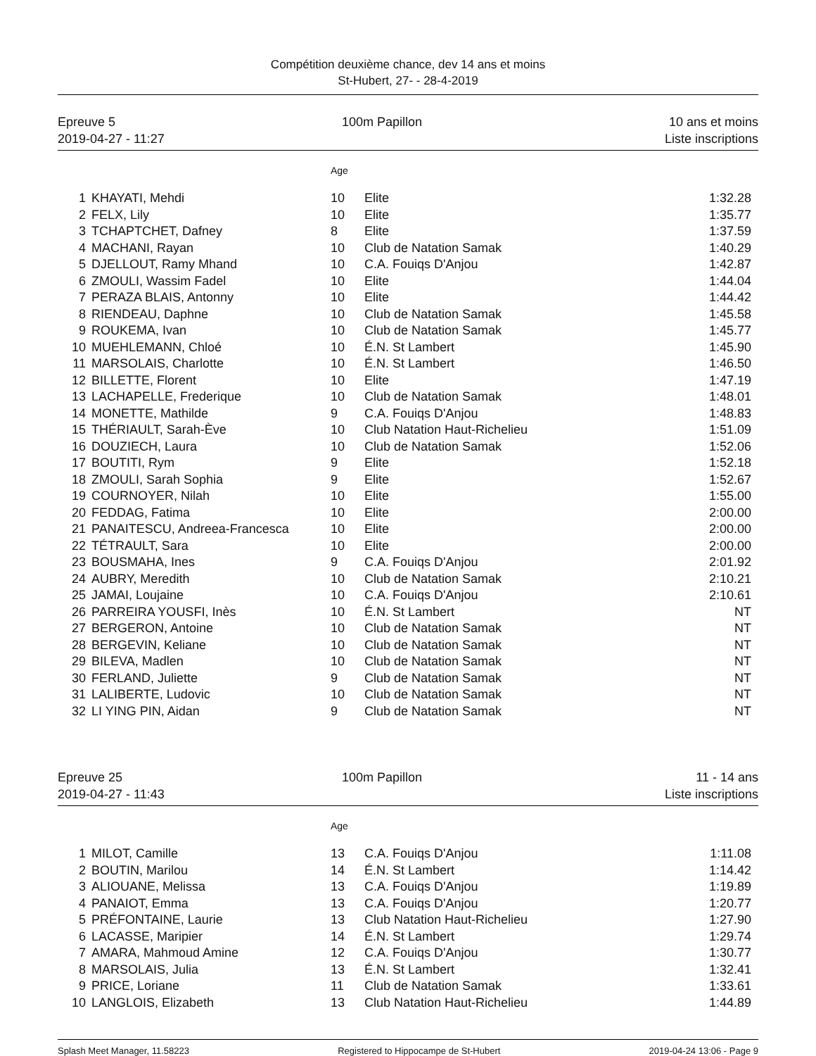Compétition deuxième chance, dev 14 ans et moins
St-Hubert, 27- - 28-4-2019
Epreuve 5
2019-04-27 - 11:27
100m Papillon 10 ans et moins
Liste inscriptions
| | | Age | | |
| --- | --- | --- | --- | --- |
| 1 | KHAYATI, Mehdi | 10 | Elite | 1:32.28 |
| 2 | FELX, Lily | 10 | Elite | 1:35.77 |
| 3 | TCHAPTCHET, Dafney | 8 | Elite | 1:37.59 |
| 4 | MACHANI, Rayan | 10 | Club de Natation Samak | 1:40.29 |
| 5 | DJELLOUT, Ramy Mhand | 10 | C.A. Fouiqs D'Anjou | 1:42.87 |
| 6 | ZMOULI, Wassim Fadel | 10 | Elite | 1:44.04 |
| 7 | PERAZA BLAIS, Antonny | 10 | Elite | 1:44.42 |
| 8 | RIENDEAU, Daphne | 10 | Club de Natation Samak | 1:45.58 |
| 9 | ROUKEMA, Ivan | 10 | Club de Natation Samak | 1:45.77 |
| 10 | MUEHLEMANN, Chloé | 10 | É.N. St Lambert | 1:45.90 |
| 11 | MARSOLAIS, Charlotte | 10 | É.N. St Lambert | 1:46.50 |
| 12 | BILLETTE, Florent | 10 | Elite | 1:47.19 |
| 13 | LACHAPELLE, Frederique | 10 | Club de Natation Samak | 1:48.01 |
| 14 | MONETTE, Mathilde | 9 | C.A. Fouiqs D'Anjou | 1:48.83 |
| 15 | THÉRIAULT, Sarah-Ève | 10 | Club Natation Haut-Richelieu | 1:51.09 |
| 16 | DOUZIECH, Laura | 10 | Club de Natation Samak | 1:52.06 |
| 17 | BOUTITI, Rym | 9 | Elite | 1:52.18 |
| 18 | ZMOULI, Sarah Sophia | 9 | Elite | 1:52.67 |
| 19 | COURNOYER, Nilah | 10 | Elite | 1:55.00 |
| 20 | FEDDAG, Fatima | 10 | Elite | 2:00.00 |
| 21 | PANAITESCU, Andreea-Francesca | 10 | Elite | 2:00.00 |
| 22 | TÉTRAULT, Sara | 10 | Elite | 2:00.00 |
| 23 | BOUSMAHA, Ines | 9 | C.A. Fouiqs D'Anjou | 2:01.92 |
| 24 | AUBRY, Meredith | 10 | Club de Natation Samak | 2:10.21 |
| 25 | JAMAI, Loujaine | 10 | C.A. Fouiqs D'Anjou | 2:10.61 |
| 26 | PARREIRA YOUSFI, Inès | 10 | É.N. St Lambert | NT |
| 27 | BERGERON, Antoine | 10 | Club de Natation Samak | NT |
| 28 | BERGEVIN, Keliane | 10 | Club de Natation Samak | NT |
| 29 | BILEVA, Madlen | 10 | Club de Natation Samak | NT |
| 30 | FERLAND, Juliette | 9 | Club de Natation Samak | NT |
| 31 | LALIBERTE, Ludovic | 10 | Club de Natation Samak | NT |
| 32 | LI YING PIN, Aidan | 9 | Club de Natation Samak | NT |
Epreuve 25
2019-04-27 - 11:43
100m Papillon 11 - 14 ans
Liste inscriptions
| | | Age | | |
| --- | --- | --- | --- | --- |
| 1 | MILOT, Camille | 13 | C.A. Fouiqs D'Anjou | 1:11.08 |
| 2 | BOUTIN, Marilou | 14 | É.N. St Lambert | 1:14.42 |
| 3 | ALIOUANE, Melissa | 13 | C.A. Fouiqs D'Anjou | 1:19.89 |
| 4 | PANAIOT, Emma | 13 | C.A. Fouiqs D'Anjou | 1:20.77 |
| 5 | PRÉFONTAINE, Laurie | 13 | Club Natation Haut-Richelieu | 1:27.90 |
| 6 | LACASSE, Maripier | 14 | É.N. St Lambert | 1:29.74 |
| 7 | AMARA, Mahmoud Amine | 12 | C.A. Fouiqs D'Anjou | 1:30.77 |
| 8 | MARSOLAIS, Julia | 13 | É.N. St Lambert | 1:32.41 |
| 9 | PRICE, Loriane | 11 | Club de Natation Samak | 1:33.61 |
| 10 | LANGLOIS, Elizabeth | 13 | Club Natation Haut-Richelieu | 1:44.89 |
Splash Meet Manager, 11.58223 Registered to Hippocampe de St-Hubert 2019-04-24 13:06 - Page 9